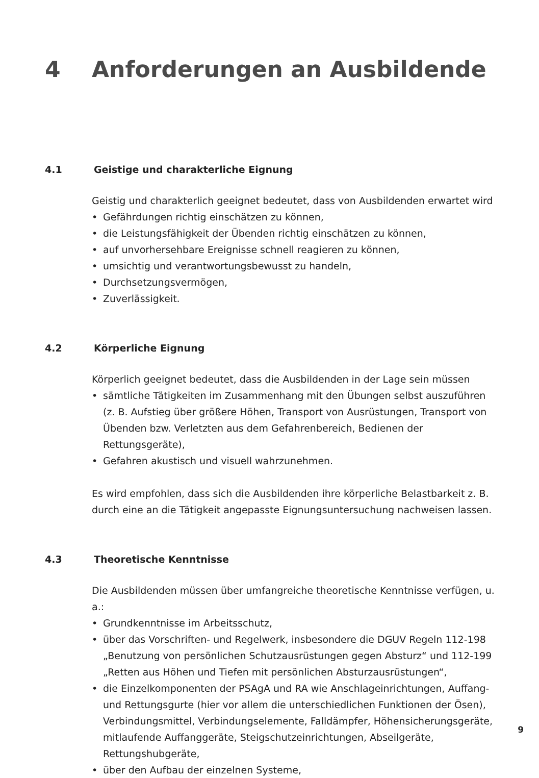4 Anforderungen an Ausbildende
4.1 Geistige und charakterliche Eignung
Geistig und charakterlich geeignet bedeutet, dass von Ausbildenden erwartet wird
• Gefährdungen richtig einschätzen zu können,
• die Leistungsfähigkeit der Übenden richtig einschätzen zu können,
• auf unvorhersehbare Ereignisse schnell reagieren zu können,
• umsichtig und verantwortungsbewusst zu handeln,
• Durchsetzungsvermögen,
• Zuverlässigkeit.
4.2 Körperliche Eignung
Körperlich geeignet bedeutet, dass die Ausbildenden in der Lage sein müssen
• sämtliche Tätigkeiten im Zusammenhang mit den Übungen selbst auszuführen (z. B. Aufstieg über größere Höhen, Transport von Ausrüstungen, Transport von Übenden bzw. Verletzten aus dem Gefahrenbereich, Bedienen der Rettungsgeräte),
• Gefahren akustisch und visuell wahrzunehmen.
Es wird empfohlen, dass sich die Ausbildenden ihre körperliche Belastbarkeit z. B. durch eine an die Tätigkeit angepasste Eignungsuntersuchung nachweisen lassen.
4.3 Theoretische Kenntnisse
Die Ausbildenden müssen über umfangreiche theoretische Kenntnisse verfügen, u. a.:
• Grundkenntnisse im Arbeitsschutz,
• über das Vorschriften- und Regelwerk, insbesondere die DGUV Regeln 112-198 „Benutzung von persönlichen Schutzausrüstungen gegen Absturz“ und 112-199 „Retten aus Höhen und Tiefen mit persönlichen Absturzausrüstungen“,
• die Einzelkomponenten der PSAgA und RA wie Anschlageinrichtungen, Auffang- und Rettungsgurte (hier vor allem die unterschiedlichen Funktionen der Ösen), Verbindungsmittel, Verbindungselemente, Falldämpfer, Höhensicherungsgeräte, mitlaufende Auffanggeräte, Steigschutzeinrichtungen, Abseilgeräte, Rettungshubgeräte,
• über den Aufbau der einzelnen Systeme,
9